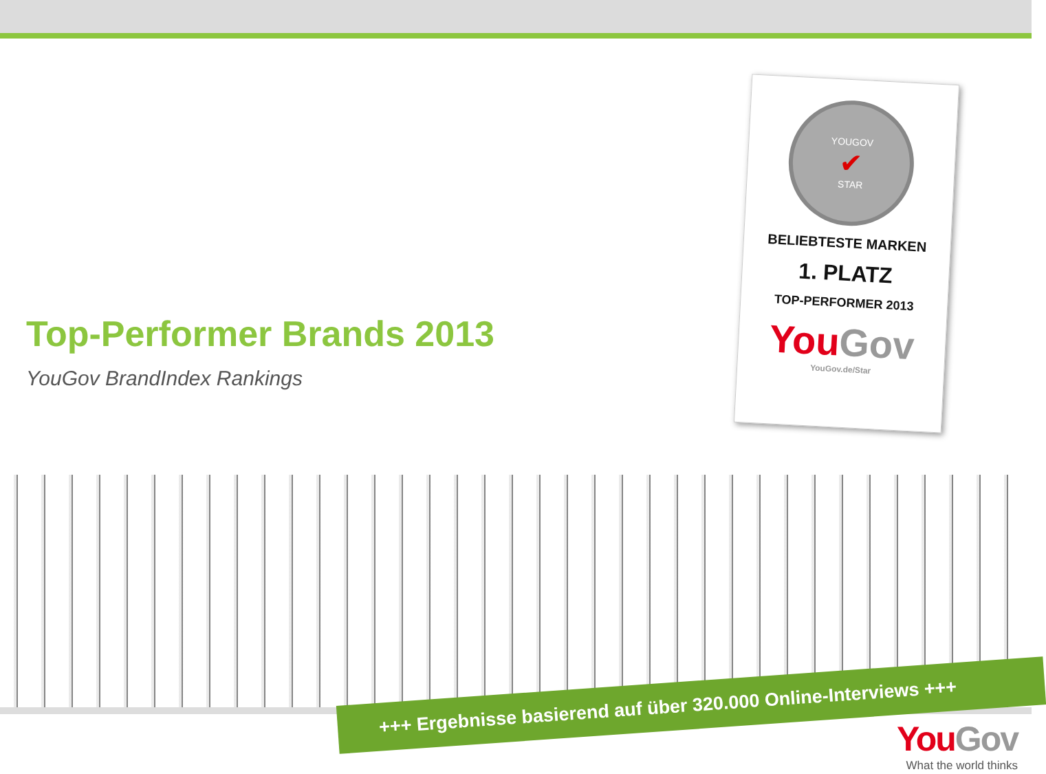Top-Performer Brands 2013
YouGov BrandIndex Rankings
YOUGOV
✔
STAR
BELIEBTESTE MARKEN
1. PLATZ
TOP-PERFORMER 2013
You Gov
YouGov.de/Star
+++ Ergebnisse basierend auf über 320.000 Online-Interviews +++
You Gov
What the world thinks